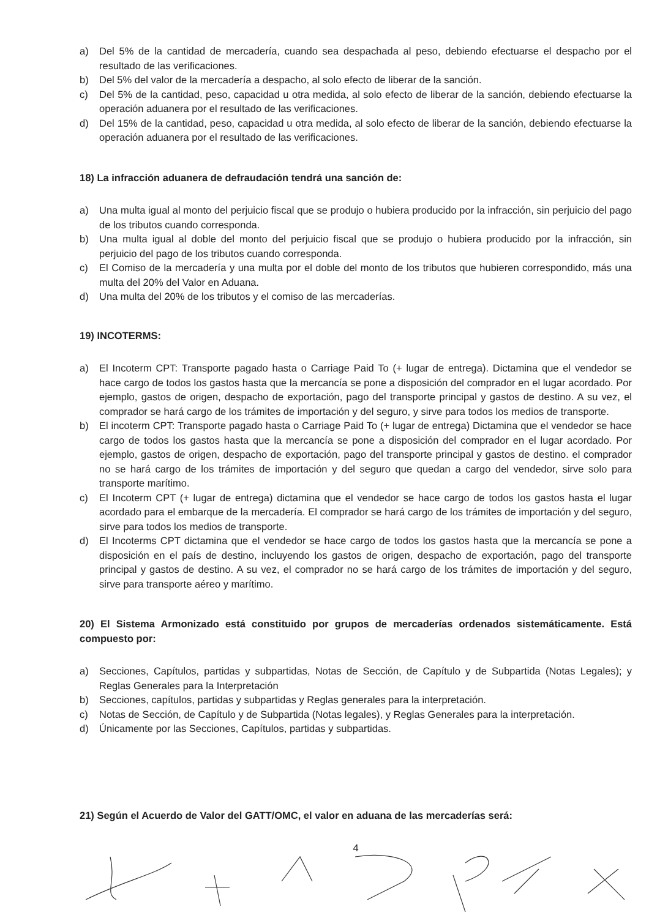a) Del 5% de la cantidad de mercadería, cuando sea despachada al peso, debiendo efectuarse el despacho por el resultado de las verificaciones.
b) Del 5% del valor de la mercadería a despacho, al solo efecto de liberar de la sanción.
c) Del 5% de la cantidad, peso, capacidad u otra medida, al solo efecto de liberar de la sanción, debiendo efectuarse la operación aduanera por el resultado de las verificaciones.
d) Del 15% de la cantidad, peso, capacidad u otra medida, al solo efecto de liberar de la sanción, debiendo efectuarse la operación aduanera por el resultado de las verificaciones.
18) La infracción aduanera de defraudación tendrá una sanción de:
a) Una multa igual al monto del perjuicio fiscal que se produjo o hubiera producido por la infracción, sin perjuicio del pago de los tributos cuando corresponda.
b) Una multa igual al doble del monto del perjuicio fiscal que se produjo o hubiera producido por la infracción, sin perjuicio del pago de los tributos cuando corresponda.
c) El Comiso de la mercadería y una multa por el doble del monto de los tributos que hubieren correspondido, más una multa del 20% del Valor en Aduana.
d) Una multa del 20% de los tributos y el comiso de las mercaderías.
19) INCOTERMS:
a) El Incoterm CPT: Transporte pagado hasta o Carriage Paid To (+ lugar de entrega). Dictamina que el vendedor se hace cargo de todos los gastos hasta que la mercancía se pone a disposición del comprador en el lugar acordado. Por ejemplo, gastos de origen, despacho de exportación, pago del transporte principal y gastos de destino. A su vez, el comprador se hará cargo de los trámites de importación y del seguro, y sirve para todos los medios de transporte.
b) El incoterm CPT: Transporte pagado hasta o Carriage Paid To (+ lugar de entrega) Dictamina que el vendedor se hace cargo de todos los gastos hasta que la mercancía se pone a disposición del comprador en el lugar acordado. Por ejemplo, gastos de origen, despacho de exportación, pago del transporte principal y gastos de destino. el comprador no se hará cargo de los trámites de importación y del seguro que quedan a cargo del vendedor, sirve solo para transporte marítimo.
c) El Incoterm CPT (+ lugar de entrega) dictamina que el vendedor se hace cargo de todos los gastos hasta el lugar acordado para el embarque de la mercadería. El comprador se hará cargo de los trámites de importación y del seguro, sirve para todos los medios de transporte.
d) El Incoterms CPT dictamina que el vendedor se hace cargo de todos los gastos hasta que la mercancía se pone a disposición en el país de destino, incluyendo los gastos de origen, despacho de exportación, pago del transporte principal y gastos de destino. A su vez, el comprador no se hará cargo de los trámites de importación y del seguro, sirve para transporte aéreo y marítimo.
20) El Sistema Armonizado está constituido por grupos de mercaderías ordenados sistemáticamente. Está compuesto por:
a) Secciones, Capítulos, partidas y subpartidas, Notas de Sección, de Capítulo y de Subpartida (Notas Legales); y Reglas Generales para la Interpretación
b) Secciones, capítulos, partidas y subpartidas y Reglas generales para la interpretación.
c) Notas de Sección, de Capítulo y de Subpartida (Notas legales), y Reglas Generales para la interpretación.
d) Únicamente por las Secciones, Capítulos, partidas y subpartidas.
21) Según el Acuerdo de Valor del GATT/OMC, el valor en aduana de las mercaderías será:
4